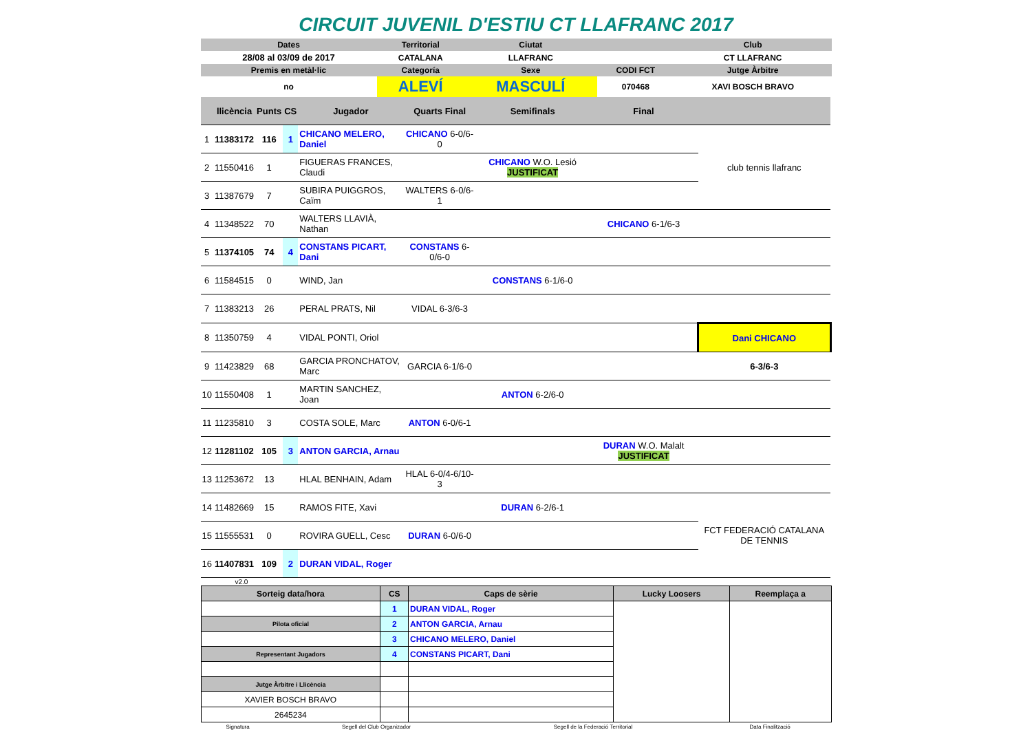CIRCUIT JUVENIL D'ESTIU CT LLAFRANC 2017
| Dates | Territorial | Ciutat | | Club |
| 28/08 al 03/09 de 2017 | CATALANA | LLAFRANC | | CT LLAFRANC |
| Premis en metàl·lic | Categoría | Sexe | CODI FCT | Jutge Àrbitre |
| no | ALEVÍ | MASCULÍ | 070468 | XAVI BOSCH BRAVO |
| | llicència | Punts | CS | Jugador | Quarts Final | Semifinals | Final | |
| 1 | 11383172 | 116 | 1 | CHICANO MELERO, Daniel | CHICANO 6-0/6-0 | | | club tennis llafranc |
| 2 | 11550416 | 1 | | FIGUERAS FRANCES, Claudi | | CHICANO W.O. Lesió JUSTIFICAT | | |
| 3 | 11387679 | 7 | | SUBIRA PUIGGROS, Caïm | WALTERS 6-0/6-1 | | | |
| 4 | 11348522 | 70 | | WALTERS LLAVIÀ, Nathan | | | CHICANO 6-1/6-3 | |
| 5 | 11374105 | 74 | 4 | CONSTANS PICART, Dani | CONSTANS 6-0/6-0 | | | |
| 6 | 11584515 | 0 | | WIND, Jan | | CONSTANS 6-1/6-0 | | |
| 7 | 11383213 | 26 | | PERAL PRATS, Nil | VIDAL 6-3/6-3 | | | |
| 8 | 11350759 | 4 | | VIDAL PONTI, Oriol | | | | Dani CHICANO |
| 9 | 11423829 | 68 | | GARCIA PRONCHATOV, Marc | GARCIA 6-1/6-0 | | | 6-3/6-3 |
| 10 | 11550408 | 1 | | MARTIN SANCHEZ, Joan | | ANTON 6-2/6-0 | | |
| 11 | 11235810 | 3 | | COSTA SOLE, Marc | ANTON 6-0/6-1 | | | |
| 12 | 11281102 | 105 | 3 | ANTON GARCIA, Arnau | | | DURAN W.O. Malalt JUSTIFICAT | |
| 13 | 11253672 | 13 | | HLAL BENHAIN, Adam | HLAL 6-0/4-6/10-3 | | | |
| 14 | 11482669 | 15 | | RAMOS FITE, Xavi | | DURAN 6-2/6-1 | | FCT FEDERACIÓ CATALANA DE TENNIS |
| 15 | 11555531 | 0 | | ROVIRA GUELL, Cesc | DURAN 6-0/6-0 | | | |
| 16 | 11407831 | 109 | 2 | DURAN VIDAL, Roger | | | | |
v2.0
| Sorteig data/hora | CS | Caps de sèrie | Lucky Loosers | Reemplaça a |
| | 1 | DURAN VIDAL, Roger | | |
| Pilota oficial | 2 | ANTON GARCIA, Arnau | | |
| | 3 | CHICANO MELERO, Daniel | | |
| Representant Jugadors | 4 | CONSTANS PICART, Dani | | |
| Jutge Àrbitre i Llicència | | | | |
| XAVIER BOSCH BRAVO | | | | |
| 2645234 | | | | |
| Signatura | Segell del Club Organizador | Segell de la Federació Territorial | Data Finalització |